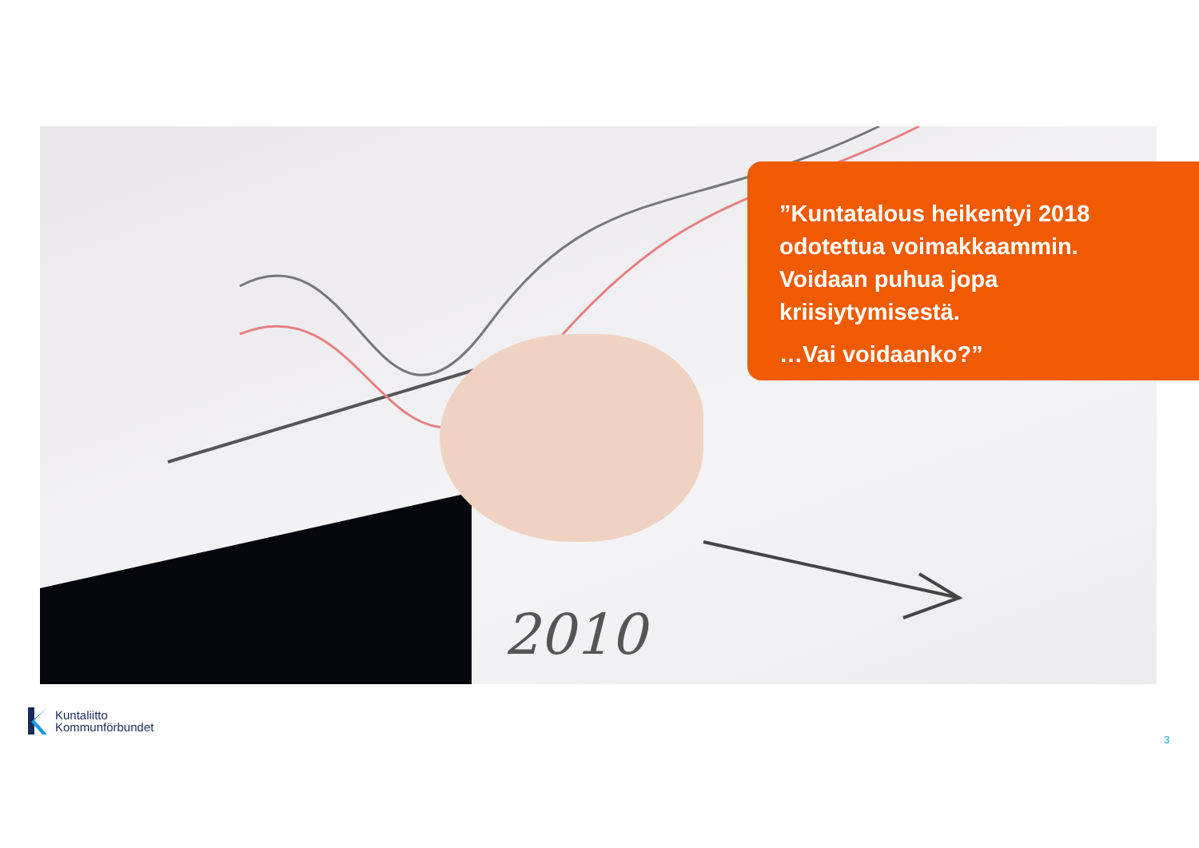2010
”Kuntatalous heikentyi 2018 odotettua voimakkaammin. Voidaan puhua jopa kriisiytymisestä.
…Vai voidaanko?”
Kuntaliitto
Kommunförbundet
3